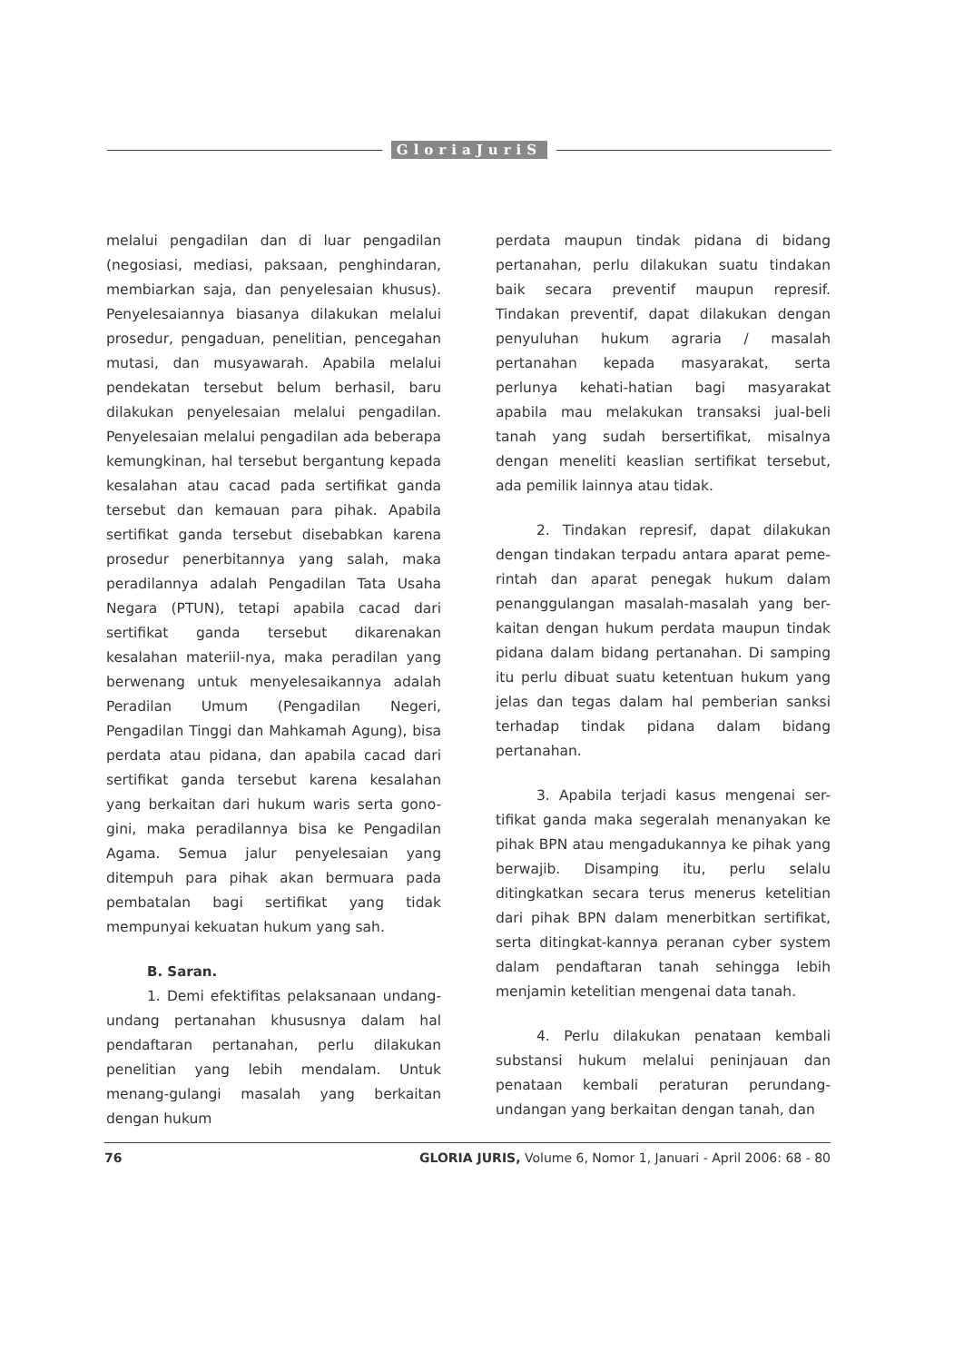GloriaJuriS
melalui pengadilan dan di luar pengadilan (negosiasi, mediasi, paksaan, penghindaran, membiarkan saja, dan penyelesaian khusus). Penyelesaiannya biasanya dilakukan melalui prosedur, pengaduan, penelitian, pencegahan mutasi, dan musyawarah. Apabila melalui pendekatan tersebut belum berhasil, baru dilakukan penyelesaian melalui pengadilan. Penyelesaian melalui pengadilan ada beberapa kemungkinan, hal tersebut bergantung kepada kesalahan atau cacad pada sertifikat ganda tersebut dan kemauan para pihak. Apabila sertifikat ganda tersebut disebabkan karena prosedur penerbitannya yang salah, maka peradilannya adalah Pengadilan Tata Usaha Negara (PTUN), tetapi apabila cacad dari sertifikat ganda tersebut dikarenakan kesalahan materiil-nya, maka peradilan yang berwenang untuk menyelesaikannya adalah Peradilan Umum (Pengadilan Negeri, Pengadilan Tinggi dan Mahkamah Agung), bisa perdata atau pidana, dan apabila cacad dari sertifikat ganda tersebut karena kesalahan yang berkaitan dari hukum waris serta gono-gini, maka peradilannya bisa ke Pengadilan Agama. Semua jalur penyelesaian yang ditempuh para pihak akan bermuara pada pembatalan bagi sertifikat yang tidak mempunyai kekuatan hukum yang sah.
B. Saran.
1. Demi efektifitas pelaksanaan undang-undang pertanahan khususnya dalam hal pendaftaran pertanahan, perlu dilakukan penelitian yang lebih mendalam. Untuk menang-gulangi masalah yang berkaitan dengan hukum
perdata maupun tindak pidana di bidang pertanahan, perlu dilakukan suatu tindakan baik secara preventif maupun represif. Tindakan preventif, dapat dilakukan dengan penyuluhan hukum agraria / masalah pertanahan kepada masyarakat, serta perlunya kehati-hatian bagi masyarakat apabila mau melakukan transaksi jual-beli tanah yang sudah bersertifikat, misalnya dengan meneliti keaslian sertifikat tersebut, ada pemilik lainnya atau tidak.
2. Tindakan represif, dapat dilakukan dengan tindakan terpadu antara aparat peme-rintah dan aparat penegak hukum dalam penanggulangan masalah-masalah yang ber-kaitan dengan hukum perdata maupun tindak pidana dalam bidang pertanahan. Di samping itu perlu dibuat suatu ketentuan hukum yang jelas dan tegas dalam hal pemberian sanksi terhadap tindak pidana dalam bidang pertanahan.
3. Apabila terjadi kasus mengenai ser-tifikat ganda maka segeralah menanyakan ke pihak BPN atau mengadukannya ke pihak yang berwajib. Disamping itu, perlu selalu ditingkatkan secara terus menerus ketelitian dari pihak BPN dalam menerbitkan sertifikat, serta ditingkat-kannya peranan cyber system dalam pendaftaran tanah sehingga lebih menjamin ketelitian mengenai data tanah.
4. Perlu dilakukan penataan kembali substansi hukum melalui peninjauan dan penataan kembali peraturan perundang-undangan yang berkaitan dengan tanah, dan
76 GLORIA JURIS, Volume 6, Nomor 1, Januari - April 2006: 68 - 80